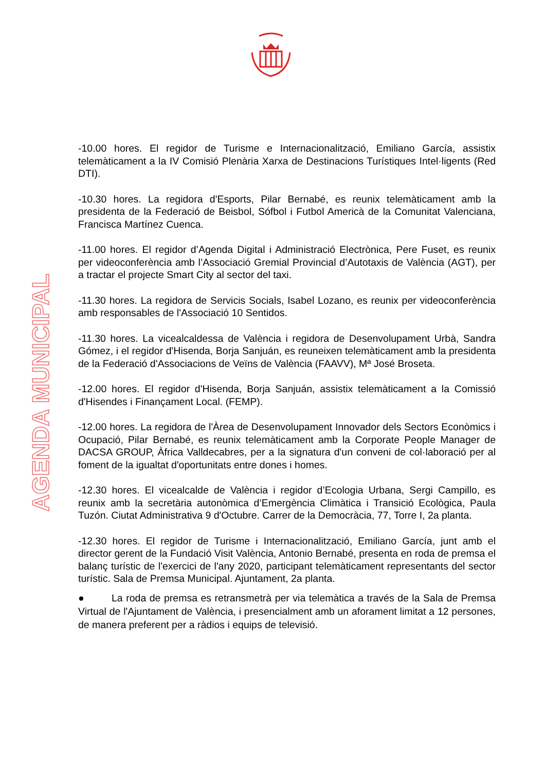AGENDA MUNICIPAL
-10.00 hores. El regidor de Turisme e Internacionalització, Emiliano García, assistix telemàticament a la IV Comisió Plenària Xarxa de Destinacions Turístiques Intel·ligents (Red DTI).
-10.30 hores. La regidora d'Esports, Pilar Bernabé, es reunix telemàticament amb la presidenta de la Federació de Beisbol, Sófbol i Futbol Americà de la Comunitat Valenciana, Francisca Martínez Cuenca.
-11.00 hores. El regidor d’Agenda Digital i Administració Electrònica, Pere Fuset, es reunix per videoconferència amb l’Associació Gremial Provincial d’Autotaxis de València (AGT), per a tractar el projecte Smart City al sector del taxi.
-11.30 hores. La regidora de Servicis Socials, Isabel Lozano, es reunix per videoconferència amb responsables de l'Associació 10 Sentidos.
-11.30 hores. La vicealcaldessa de València i regidora de Desenvolupament Urbà, Sandra Gómez, i el regidor d'Hisenda, Borja Sanjuán, es reuneixen telemàticament amb la presidenta de la Federació d'Associacions de Veïns de València (FAAVV), Mª José Broseta.
-12.00 hores. El regidor d'Hisenda, Borja Sanjuán, assistix telemàticament a la Comissió d'Hisendes i Finançament Local. (FEMP).
-12.00 hores. La regidora de l'Àrea de Desenvolupament Innovador dels Sectors Econòmics i Ocupació, Pilar Bernabé, es reunix telemàticament amb la Corporate People Manager de DACSA GROUP, Àfrica Valldecabres, per a la signatura d'un conveni de col·laboració per al foment de la igualtat d'oportunitats entre dones i homes.
-12.30 hores. El vicealcalde de València i regidor d’Ecologia Urbana, Sergi Campillo, es reunix amb la secretària autonòmica d’Emergència Climàtica i Transició Ecològica, Paula Tuzón. Ciutat Administrativa 9 d'Octubre. Carrer de la Democràcia, 77, Torre I, 2a planta.
-12.30 hores. El regidor de Turisme i Internacionalització, Emiliano García, junt amb el director gerent de la Fundació Visit València, Antonio Bernabé, presenta en roda de premsa el balanç turístic de l'exercici de l'any 2020, participant telemàticament representants del sector turístic. Sala de Premsa Municipal. Ajuntament, 2a planta.
● La roda de premsa es retransmetrà per via telemàtica a través de la Sala de Premsa Virtual de l'Ajuntament de València, i presencialment amb un aforament limitat a 12 persones, de manera preferent per a ràdios i equips de televisió.